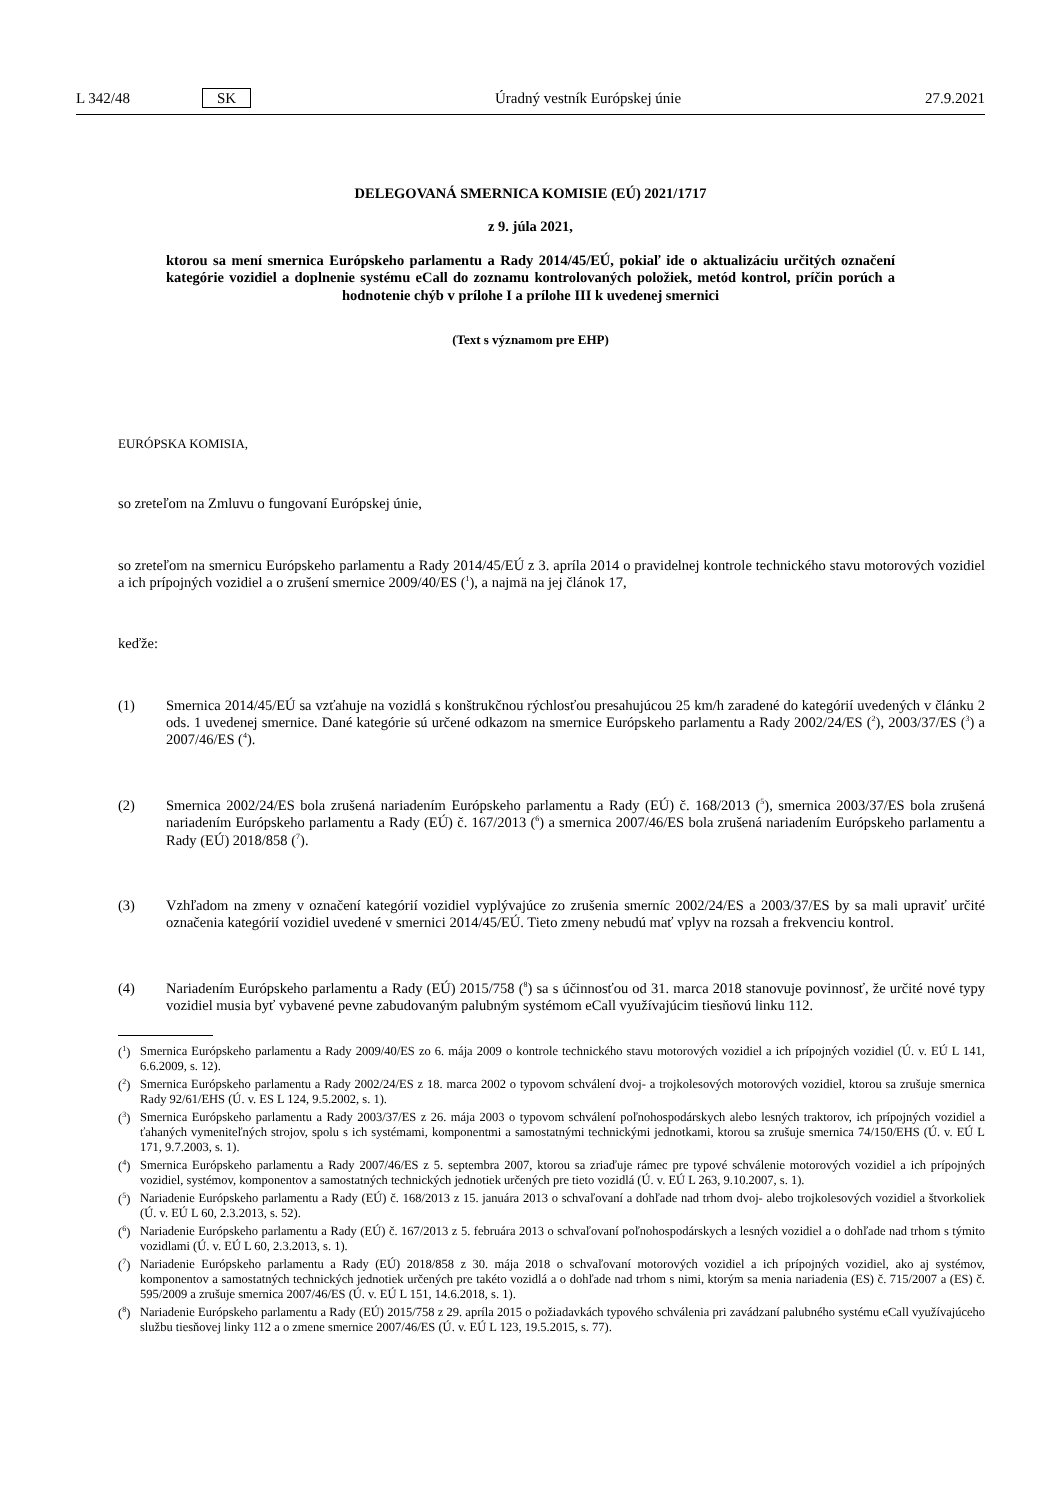L 342/48 SK Úradný vestník Európskej únie 27.9.2021
DELEGOVANÁ SMERNICA KOMISIE (EÚ) 2021/1717
z 9. júla 2021,
ktorou sa mení smernica Európskeho parlamentu a Rady 2014/45/EÚ, pokiaľ ide o aktualizáciu určitých označení kategórie vozidiel a doplnenie systému eCall do zoznamu kontrolovaných položiek, metód kontrol, príčin porúch a hodnotenie chýb v prílohe I a prílohe III k uvedenej smernici
(Text s významom pre EHP)
EURÓPSKA KOMISIA,
so zreteľom na Zmluvu o fungovaní Európskej únie,
so zreteľom na smernicu Európskeho parlamentu a Rady 2014/45/EÚ z 3. apríla 2014 o pravidelnej kontrole technického stavu motorových vozidiel a ich prípojných vozidiel a o zrušení smernice 2009/40/ES (<sup>1</sup>), a najmä na jej článok 17,
keďže:
(1) Smernica 2014/45/EÚ sa vzťahuje na vozidlá s konštrukčnou rýchlosťou presahujúcou 25 km/h zaradené do kategórií uvedených v článku 2 ods. 1 uvedenej smernice. Dané kategórie sú určené odkazom na smernice Európskeho parlamentu a Rady 2002/24/ES (<sup>2</sup>), 2003/37/ES (<sup>3</sup>) a 2007/46/ES (<sup>4</sup>).
(2) Smernica 2002/24/ES bola zrušená nariadením Európskeho parlamentu a Rady (EÚ) č. 168/2013 (<sup>5</sup>), smernica 2003/37/ES bola zrušená nariadením Európskeho parlamentu a Rady (EÚ) č. 167/2013 (<sup>6</sup>) a smernica 2007/46/ES bola zrušená nariadením Európskeho parlamentu a Rady (EÚ) 2018/858 (<sup>7</sup>).
(3) Vzhľadom na zmeny v označení kategórií vozidiel vyplývajúce zo zrušenia smerníc 2002/24/ES a 2003/37/ES by sa mali upraviť určité označenia kategórií vozidiel uvedené v smernici 2014/45/EÚ. Tieto zmeny nebudú mať vplyv na rozsah a frekvenciu kontrol.
(4) Nariadením Európskeho parlamentu a Rady (EÚ) 2015/758 (<sup>8</sup>) sa s účinnosťou od 31. marca 2018 stanovuje povinnosť, že určité nové typy vozidiel musia byť vybavené pevne zabudovaným palubným systémom eCall využívajúcim tiesňovú linku 112.
(<sup>1</sup>) Smernica Európskeho parlamentu a Rady 2009/40/ES zo 6. mája 2009 o kontrole technického stavu motorových vozidiel a ich prípojných vozidiel (Ú. v. EÚ L 141, 6.6.2009, s. 12).
(<sup>2</sup>) Smernica Európskeho parlamentu a Rady 2002/24/ES z 18. marca 2002 o typovom schválení dvoj- a trojkolesových motorových vozidiel, ktorou sa zrušuje smernica Rady 92/61/EHS (Ú. v. ES L 124, 9.5.2002, s. 1).
(<sup>3</sup>) Smernica Európskeho parlamentu a Rady 2003/37/ES z 26. mája 2003 o typovom schválení poľnohospodárskych alebo lesných traktorov, ich prípojných vozidiel a ťahaných vymeniteľných strojov, spolu s ich systémami, komponentmi a samostatnými technickými jednotkami, ktorou sa zrušuje smernica 74/150/EHS (Ú. v. EÚ L 171, 9.7.2003, s. 1).
(<sup>4</sup>) Smernica Európskeho parlamentu a Rady 2007/46/ES z 5. septembra 2007, ktorou sa zriaďuje rámec pre typové schválenie motorových vozidiel a ich prípojných vozidiel, systémov, komponentov a samostatných technických jednotiek určených pre tieto vozidlá (Ú. v. EÚ L 263, 9.10.2007, s. 1).
(<sup>5</sup>) Nariadenie Európskeho parlamentu a Rady (EÚ) č. 168/2013 z 15. januára 2013 o schvaľovaní a dohľade nad trhom dvoj- alebo trojkolesových vozidiel a štvorkoliek (Ú. v. EÚ L 60, 2.3.2013, s. 52).
(<sup>6</sup>) Nariadenie Európskeho parlamentu a Rady (EÚ) č. 167/2013 z 5. februára 2013 o schvaľovaní poľnohospodárskych a lesných vozidiel a o dohľade nad trhom s týmito vozidlami (Ú. v. EÚ L 60, 2.3.2013, s. 1).
(<sup>7</sup>) Nariadenie Európskeho parlamentu a Rady (EÚ) 2018/858 z 30. mája 2018 o schvaľovaní motorových vozidiel a ich prípojných vozidiel, ako aj systémov, komponentov a samostatných technických jednotiek určených pre takéto vozidlá a o dohľade nad trhom s nimi, ktorým sa menia nariadenia (ES) č. 715/2007 a (ES) č. 595/2009 a zrušuje smernica 2007/46/ES (Ú. v. EÚ L 151, 14.6.2018, s. 1).
(<sup>8</sup>) Nariadenie Európskeho parlamentu a Rady (EÚ) 2015/758 z 29. apríla 2015 o požiadavkách typového schválenia pri zavádzaní palubného systému eCall využívajúceho službu tiesňovej linky 112 a o zmene smernice 2007/46/ES (Ú. v. EÚ L 123, 19.5.2015, s. 77).